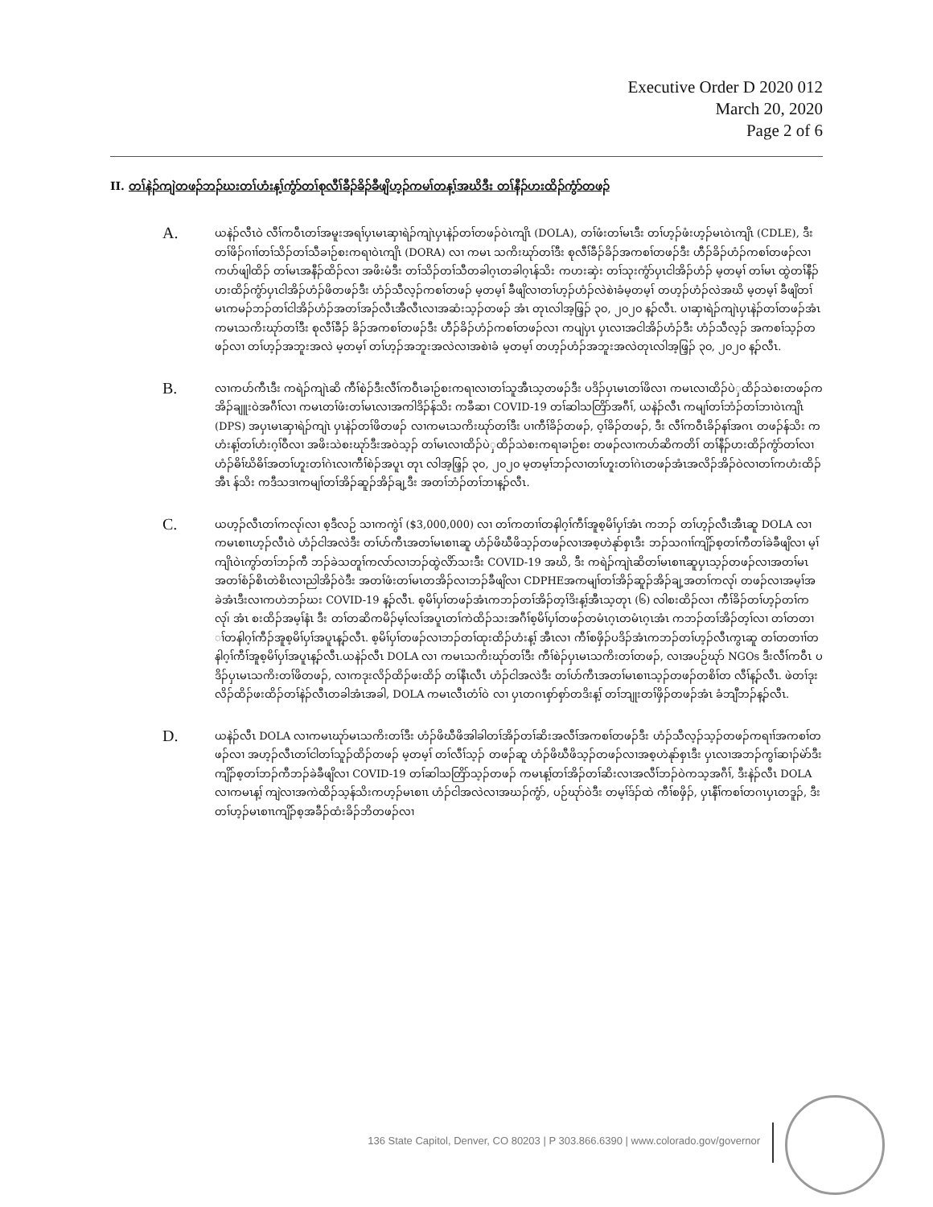Executive Order D 2020 012
March 20, 2020
Page 2 of 6
II. တၢ်နဲၣ်ကျဲတဖၣ်ဘၣ်ဃးတၢ်ဟံးန့ၢ်ကွံာ်တၢ်စုလီၢ်ခီၣ်ခိၣ်ခီဖျိဟ့ၣ်ကမၢ်တန့ၢ်အဃိဒီး တၢ်နီၣ်ဟးထိၣ်ကွံာ်တဖၣ်
A.
ယနဲၣ်လီၤဝဲ လီၢ်ကဝီၤတၢ်အမူးအရၢ်ပှၤမၤဆှၢရဲၣ်ကျဲၤပှၤနဲၣ်တၢ်တဖၣ်ဝဲၤကျိၤ (DOLA), တၢ်ဖံးတၢ်မၤဒီး တၢ်ဟ့ၣ်ဖံးဟ့ၣ်မၤဝဲၤကျိၤ (CDLE), ဒီး တၢ်ဖိၣ်ဂၢၢ်တၢ်သိၣ်တၢ်သီခၢဉ်စးကရၢဝဲၤကျိၤ (DORA) လၢ ကမၤ သကိးဃုာ်တၢ်ဒီး စုလီၢ်ခီၣ်ခိၣ်အကစၢ်တဖၣ်ဒီး ဟီၣ်ခိၣ်ဟံၣ်ကစၢ်တဖၣ်လၢကဟ်ဖျါထိၣ် တၢ်မၤအနီၣ်ထိၣ်လၢ အဖိးမံဒီး တၢ်သိၣ်တၢ်သီတခါဂ့ၤတခါဂ့ၤန်သိး ကဟးဆှဲး တၢ်သုးကွံာ်ပှၤငါအိၣ်ဟံၣ် မ့တမ့ၢ် တၢ်မၤ ထွဲတၢ်နီၣ်ဟးထိၣ်ကွံာ်ပှၤငါအိၣ်ဟံၣ်ဖိတဖၣ်ဒီး ဟံၣ်သီလ့ၣ်ကစၢ်တဖၣ် မ့တမ့ၢ် ခီဖျိလၢတၢ်ဟ့ၣ်ဟံၣ်လဲစဲၢခံမ့တမ့ၢ် တဟ့ၣ်ဟံၣ်လဲအဃိ မ့တမ့ၢ် ခီဖျိတၢ်မၤကမၣ်ဘၣ်တၢ်ငါအိၣ်ဟံၣ်အတၢ်အၣ်လီၤအီလီၤလၢအဆံးသ့ၣ်တဖၣ် အံၤ တုၤလါအ့ဖြ့ၣ် ၃၀, ၂၀၂၀ န့ၣ်လီၤ. ပၢဆှၢရဲၣ်ကျဲၤပှၤနဲၣ်တၢ်တဖၣ်အံၤကမၤသကိးဃုာ်တၢ်ဒီး စုလီၢ်ခီၣ် ခိၣ်အကစၢ်တဖၣ်ဒီး ဟီၣ်ခိၣ်ဟံၣ်ကစၢ်တဖၣ်လၢ ကပျဲပှၤ ပှၤလၢအငါအိၣ်ဟံၣ်ဒီး ဟံၣ်သီလ့ၣ် အကစၢ်သ့ၣ်တဖၣ်လၢ တၢ်ဟ့ၣ်အဘူးအလဲ မ့တမ့ၢ် တၢ်ဟ့ၣ်အဘူးအလဲလၢအစဲၢခံ မ့တမ့ၢ် တဟ့ၣ်ဟံၣ်အဘူးအလဲတုၤလါအ့ဖြ့ၣ် ၃၀, ၂၀၂၀ န့ၣ်လီၤ.
B.
လၢကဟ်ကီၤဒီး ကရဲၣ်ကျဲၤဆိ ကီၢ်စဲၣ်ဒီးလီၢ်ကဝီၤခၢဉ်စးကရၢလၢတၢ်သူအီၤသ့တဖၣ်ဒီး ပဒိၣ်ပှၤမၤတၢ်ဖိလၢ ကမၤလၢထိၣ်ပဲှထိၣ်သဲစးတဖၣ်ကအိၣ်ချူးဝဲအဂီၢ်လၢ ကမၤတၢ်ဖံးတၢ်မၤလၢအကါဒိၣ်န်သိး ကခီဆၢ COVID-19 တၢ်ဆါသတြိာ်အဂီၢ်, ယနဲၣ်လီၤ ကမျၢ်တၢ်ဘံၣ်တၢ်ဘၢဝဲၤကျိၤ (DPS) အပှၤမၤဆှၢရဲၣ်ကျဲၤ ပှၤနဲၣ်တၢ်ဖိတဖၣ် လၢကမၤသကိးဃုာ်တၢ်ဒီး ပၢကီၢ်ခိၣ်တဖၣ်, ဝ့ၢ်ခိၣ်တဖၣ်, ဒီး လီၢ်ကဝီၤခိၣ်နၢ်အဂၤ တဖၣ်န်သိး ကဟံးန့ၢ်တၢ်ဟံးဂ့ၢ်ဝီလၢ အဖိးသဲစးဃုာ်ဒီးအဝဲသ့ၣ် တၢ်မၤလၢထိၣ်ပဲှထိၣ်သဲစးကရၢခၢဉ်စး တဖၣ်လၢကဟ်ဆိကတိၢ် တၢ်နီၣ်ဟးထိၣ်ကွံာ်တၢ်လၢဟံၣ်ဓိၢ်ဃိဓိၢ်အတၢ်ဟူးတၢ်ဂဲၤလၢကီၢ်စဲၣ်အပူၤ တုၤ လါအ့ဖြ့ၣ် ၃၀, ၂၀၂၀ မ့တမ့ၢ်ဘၣ်လၢတၢ်ဟူးတၢ်ဂဲၤတဖၣ်အံၤအလိၣ်အိၣ်ဝဲလၢတၢ်ကဟံးထိၣ်အီၤ န်သိး ကဒီသဒၢကမျၢ်တၢ်အိၣ်ဆူၣ်အိၣ်ချ့ဒီး အတၢ်ဘံၣ်တၢ်ဘၢန့ၣ်လီၤ.
C.
ယဟ့ၣ်လီၤတၢ်ကလု၊်လၢ စ့ဒီလဉ် သၢကကွဲၢ် ($3,000,000) လၢ တၢ်ကတၢၢ်တနါဂ့ၢ်ကီၢ်အူစ့မိၢ်ပှၢ်အံၤ ကဘၣ် တၢ်ဟ့ၣ်လီၤအီၤဆူ DOLA လၢ ကမၤစၢၤဟ့ၣ်လီၤဝဲ ဟံၣ်ငါအလဲဒီး တၢ်ဟ်ကီၤအတၢ်မၤစၢၤဆူ ဟံၣ်ဖိဃီဖိသ့ၣ်တဖၣ်လၢအစ့ဟဲနုာ်စှၤဒီး ဘၣ်သဂၢၢ်ကျိၣ်စ့တၢ်ကီတၢ်ခဲခီဖျိလၢ မ့ၢ်ကျိၤဝဲၤကွာ်တၢ်ဘၣ်ကီ ဘၣ်ခဲသတူၢ်ကလာ်လၢဘၣ်ထွဲလိာ်သးဒီး COVID-19 အဃိ, ဒီး ကရဲၣ်ကျဲၤဆိတၢ်မၤစၢၤဆူပှၤသ့ၣ်တဖၣ်လၢအတၢ်မၤ အတၢ်စံၣ်စိၤတဲစိၤလၢညါအိၣ်ဝဲဒီး အတၢ်ဖံးတၢ်မၤတအိၣ်လၢဘၣ်ခီဖျိလၢ CDPHEအကမျၢ်တၢ်အိၣ်ဆူၣ်အိၣ်ချ့အတၢ်ကလု၊် တဖၣ်လၢအမ့ၢ်အခဲအံၤဒီးလၢကဟဲဘၣ်ဃး COVID-19 န့ၣ်လီၤ. စ့မိၢ်ပှၢ်တဖၣ်အံၤကဘၣ်တၢ်အိၣ်တ့ၢ်ဒိးန့ၢ်အီၤသ့တုၤ (၆) လါစးထိၣ်လၢ ကီၢ်ခိၣ်တၢ်ဟ့ၣ်တၢ်ကလု၊် အံၤ စးထိၣ်အမ့ၢ်နံၤ ဒီး တၢ်တဆိကမိၣ်မ့ၢ်လၢ်အပူၤတၢ်ကဲထိၣ်သးအဂီၢ်စ့မိၢ်ပှၢ်တဖၣ်တမံၤဂ့ၤတမံၤဂ့ၤအံၤ ကဘၣ်တၢ်အိၣ်တ့ၢ်လၢ တၢ်တတၢ ၢ်တနါဂ့ၢ်ကီၣ်အူစ့မိၢ်ပှၢ်အပူၤန့ၣ်လီၤ. စ့မိၢ်ပှၢ်တဖၣ်လၢဘၣ်တၢ်ထုးထိၣ်ဟံးန့ၢ် အီၤလၢ ကီၢ်စဖှိၣ်ပဒိၣ်အံၤကဘၣ်တၢ်ဟ့ၣ်လီၤကွၤဆူ တၢ်တတၢၢ်တနါဂ့ၢ်ကီၢ်အူစ့မိၢ်ပှၢ်အပူၤန့ၣ်လီၤ.ယနဲၣ်လီၤ DOLA လၢ ကမၤသကိးဃုာ်တၢ်ဒီး ကီၢ်စဲၣ်ပှၤမၤသကိးတၢ်တဖၣ်, လၢအပဉ်ဃုာ် NGOs ဒီးလီၢ်ကဝီၤ ပဒိၣ်ပှၤမၤသကိးတၢ်ဖိတဖၣ်, လၢကဒုးလိၣ်ထိၣ်ဖးထိၣ် တၢ်နီၤလီၤ ဟံၣ်ငါအလဲဒီး တၢ်ဟ်ကီၤအတၢ်မၤစၢၤသ့ၣ်တဖၣ်တစိၢ်တ လီၢ်န့ၣ်လီၤ. ဖဲတၢ်ဒုးလိၣ်ထိၣ်ဖးထိၣ်တၢ်နဲၣ်လီၤတခါအံၤအခါ, DOLA ကမၤလီၤတံၢ်ဝဲ လၢ ပှၤတဂၤစှာ်စှာ်တဒိးန့ၢ် တၢ်ဘျုးတၢ်ဖှိၣ်တဖၣ်အံၤ ခံဘျီဘၣ်န့ၣ်လီၤ.
D.
ယနဲၣ်လီၤ DOLA လၢကမၤဃုာ်မၤသကိးတၢ်ဒီး ဟံၣ်ဖိဃီဖိအါခါတၢ်အိၣ်တၢ်ဆိးအလီၢ်အကစၢ်တဖၣ်ဒီး ဟံၣ်သီလ့ၣ်သ့ၣ်တဖၣ်ကရၢၢ်အကစၢ်တဖၣ်လၢ အဟ့ၣ်လီၤတၢ်ငါတၢ်သူၣ်ထိၣ်တဖၣ် မ့တမ့ၢ် တၢ်လီၢ်သ့ၣ် တဖၣ်ဆူ ဟံၣ်ဖိဃီဖိသ့ၣ်တဖၣ်လၢအစ့ဟဲနုာ်စှၤဒီး ပှၤလၢအဘၣ်ကွၢ်ဆၢၣ်မဲာ်ဒီးကျိၣ်စ့တၢ်ဘၣ်ကီဘၣ်ခဲခီဖျိလၢ COVID-19 တၢ်ဆါသတြိာ်သ့ၣ်တဖၣ် ကမၤန့ၢ်တၢ်အိၣ်တၢ်ဆိးလၢအလီၢ်ဘၣ်ဝဲကသ့အဂီၢ်, ဒီးနဲၣ်လီၤ DOLA လၢကမၤန့ၢ် ကျဲလၢအကဲထိၣ်သ့န်သိးကဟ့ၣ်မၤစၢၤ ဟံၣ်ငါအလဲလၢအဃၣ်ကွံာ်, ပဉ်ဃုာ်ဝဲဒီး တမ့ၢ်ဒ်ၣ်ထဲ ကီၢ်စဖှိၣ်, ပှၤနီၢ်ကစၢ်တဂၤပှၤတဒူၣ်, ဒီး တၢ်ဟ့ၣ်မၤစၢၤကျိၣ်စ့အခီၣ်ထံးခိၣ်ဘိတဖၣ်လၢ
136 State Capitol, Denver, CO 80203 | P 303.866.6390 | www.colorado.gov/governor